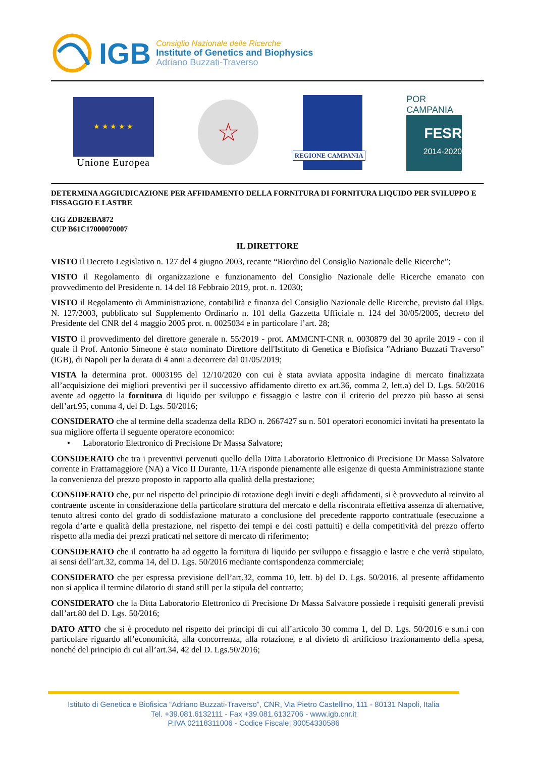IGB
Consiglio Nazionale delle Ricerche
Institute of Genetics and Biophysics
Adriano Buzzati-Traverso
★ ★ ★ ★ ★
Unione Europea
☆
REGIONE CAMPANIA
POR CAMPANIA
FESR
2014-2020
DETERMINA AGGIUDICAZIONE PER AFFIDAMENTO DELLA FORNITURA DI FORNITURA LIQUIDO PER SVILUPPO E FISSAGGIO E LASTRE
CIG ZDB2EBA872
CUP B61C17000070007
IL DIRETTORE
VISTO il Decreto Legislativo n. 127 del 4 giugno 2003, recante “Riordino del Consiglio Nazionale delle Ricerche”;
VISTO il Regolamento di organizzazione e funzionamento del Consiglio Nazionale delle Ricerche emanato con provvedimento del Presidente n. 14 del 18 Febbraio 2019, prot. n. 12030;
VISTO il Regolamento di Amministrazione, contabilità e finanza del Consiglio Nazionale delle Ricerche, previsto dal Dlgs. N. 127/2003, pubblicato sul Supplemento Ordinario n. 101 della Gazzetta Ufficiale n. 124 del 30/05/2005, decreto del Presidente del CNR del 4 maggio 2005 prot. n. 0025034 e in particolare l’art. 28;
VISTO il provvedimento del direttore generale n. 55/2019 - prot. AMMCNT-CNR n. 0030879 del 30 aprile 2019 - con il quale il Prof. Antonio Simeone è stato nominato Direttore dell'Istituto di Genetica e Biofisica "Adriano Buzzati Traverso" (IGB), di Napoli per la durata di 4 anni a decorrere dal 01/05/2019;
VISTA la determina prot. 0003195 del 12/10/2020 con cui è stata avviata apposita indagine di mercato finalizzata all’acquisizione dei migliori preventivi per il successivo affidamento diretto ex art.36, comma 2, lett.a) del D. Lgs. 50/2016 avente ad oggetto la fornitura di liquido per sviluppo e fissaggio e lastre con il criterio del prezzo più basso ai sensi dell’art.95, comma 4, del D. Lgs. 50/2016;
CONSIDERATO che al termine della scadenza della RDO n. 2667427 su n. 501 operatori economici invitati ha presentato la sua migliore offerta il seguente operatore economico:
• Laboratorio Elettronico di Precisione Dr Massa Salvatore;
CONSIDERATO che tra i preventivi pervenuti quello della Ditta Laboratorio Elettronico di Precisione Dr Massa Salvatore corrente in Frattamaggiore (NA) a Vico II Durante, 11/A risponde pienamente alle esigenze di questa Amministrazione stante la convenienza del prezzo proposto in rapporto alla qualità della prestazione;
CONSIDERATO che, pur nel rispetto del principio di rotazione degli inviti e degli affidamenti, si è provveduto al reinvito al contraente uscente in considerazione della particolare struttura del mercato e della riscontrata effettiva assenza di alternative, tenuto altresì conto del grado di soddisfazione maturato a conclusione del precedente rapporto contrattuale (esecuzione a regola d’arte e qualità della prestazione, nel rispetto dei tempi e dei costi pattuiti) e della competitività del prezzo offerto rispetto alla media dei prezzi praticati nel settore di mercato di riferimento;
CONSIDERATO che il contratto ha ad oggetto la fornitura di liquido per sviluppo e fissaggio e lastre e che verrà stipulato, ai sensi dell’art.32, comma 14, del D. Lgs. 50/2016 mediante corrispondenza commerciale;
CONSIDERATO che per espressa previsione dell’art.32, comma 10, lett. b) del D. Lgs. 50/2016, al presente affidamento non si applica il termine dilatorio di stand still per la stipula del contratto;
CONSIDERATO che la Ditta Laboratorio Elettronico di Precisione Dr Massa Salvatore possiede i requisiti generali previsti dall’art.80 del D. Lgs. 50/2016;
DATO ATTO che si è proceduto nel rispetto dei principi di cui all’articolo 30 comma 1, del D. Lgs. 50/2016 e s.m.i con particolare riguardo all’economicità, alla concorrenza, alla rotazione, e al divieto di artificioso frazionamento della spesa, nonché del principio di cui all’art.34, 42 del D. Lgs.50/2016;
Istituto di Genetica e Biofisica “Adriano Buzzati-Traverso”, CNR, Via Pietro Castellino, 111 - 80131 Napoli, Italia
Tel. +39.081.6132111 - Fax +39.081.6132706 - www.igb.cnr.it
P.IVA 02118311006 - Codice Fiscale: 80054330586